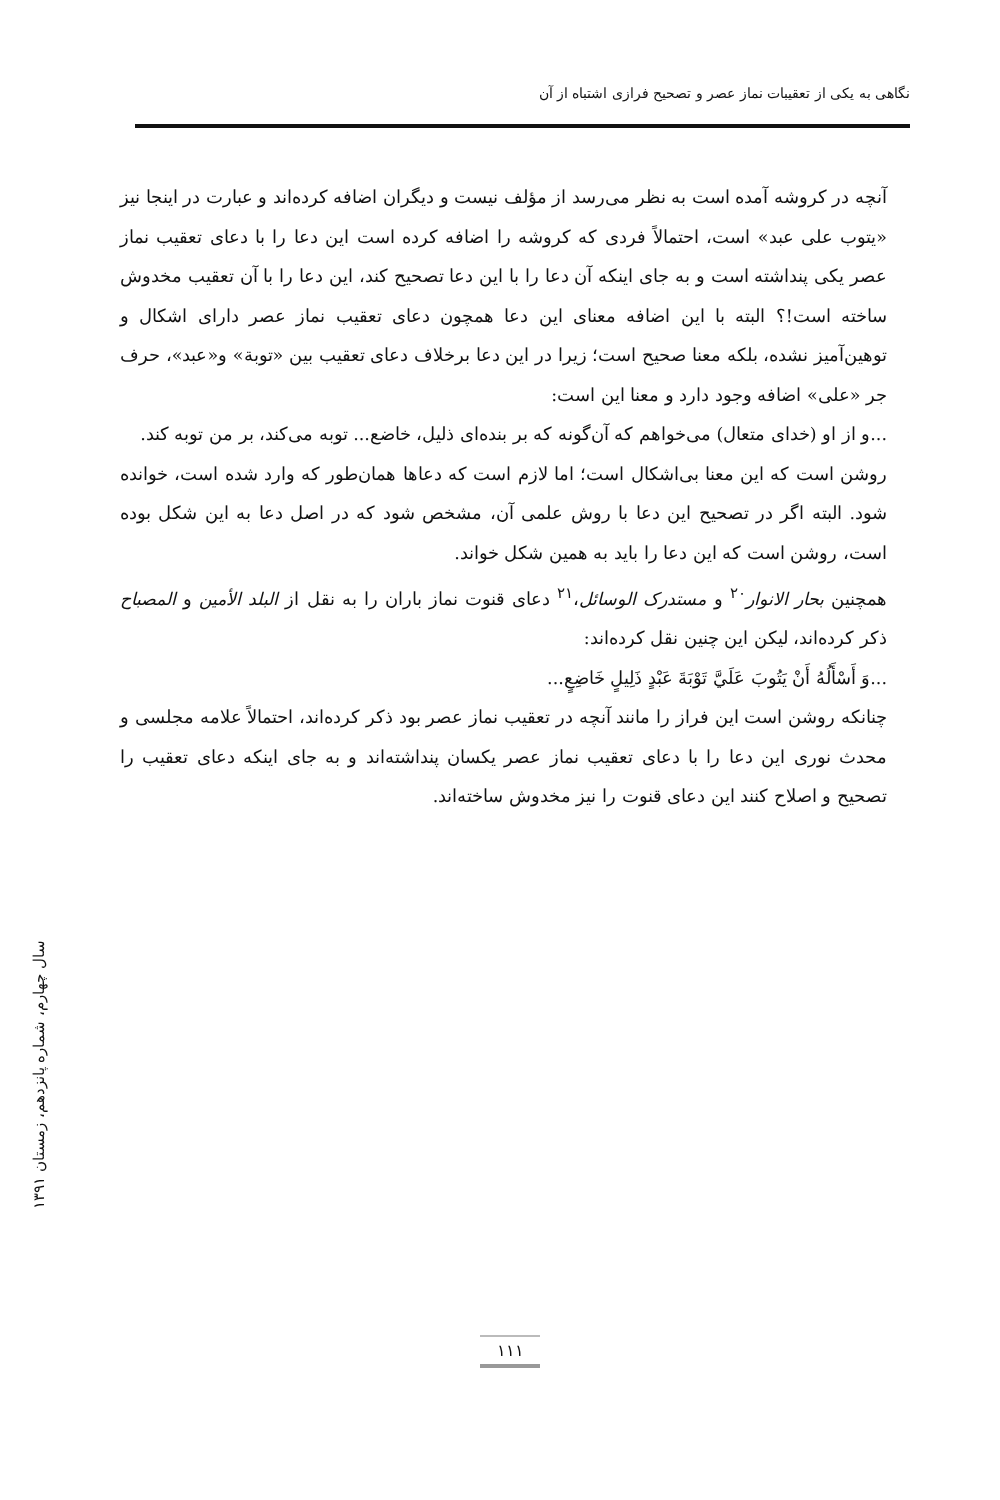نگاهی به یکی از تعقیبات نماز عصر و تصحیح فرازی اشتباه از آن
آنچه در کروشه آمده است به نظر می‌رسد از مؤلف نیست و دیگران اضافه کرده‌اند و عبارت در اینجا نیز «یتوب علی عبد» است، احتمالاً فردی که کروشه را اضافه کرده است این دعا را با دعای تعقیب نماز عصر یکی پنداشته است و به جای اینکه آن دعا را با این دعا تصحیح کند، این دعا را با آن تعقیب مخدوش ساخته است!؟ البته با این اضافه معنای این دعا همچون دعای تعقیب نماز عصر دارای اشکال و توهین‌آمیز نشده، بلکه معنا صحیح است؛ زیرا در این دعا برخلاف دعای تعقیب بین «توبة» و«عبد»، حرف جر «علی» اضافه وجود دارد و معنا این است:
...و از او (خدای متعال) می‌خواهم که آن‌گونه که بر بنده‌ای ذلیل، خاضع... توبه می‌کند، بر من توبه کند.
روشن است که این معنا بی‌اشکال است؛ اما لازم است که دعاها همان‌طور که وارد شده است، خوانده شود. البته اگر در تصحیح این دعا با روش علمی آن، مشخص شود که در اصل دعا به این شکل بوده است، روشن است که این دعا را باید به همین شکل خواند.
همچنین بحار الانوار<sup>۲۰</sup> و مستدرک الوسائل،<sup>۲۱</sup> دعای قنوت نماز باران را به نقل از البلد الأمین و المصباح ذکر کرده‌اند، لیکن این چنین نقل کرده‌اند:
...وَ أَسْأَلُهُ أَنْ يَتُوبَ عَلَيَّ تَوْبَةَ عَبْدٍ ذَلِيلٍ خَاضِعٍ...
چنانکه روشن است این فراز را مانند آنچه در تعقیب نماز عصر بود ذکر کرده‌اند، احتمالاً علامه مجلسی و محدث نوری این دعا را با دعای تعقیب نماز عصر یکسان پنداشته‌اند و به جای اینکه دعای تعقیب را تصحیح و اصلاح کنند این دعای قنوت را نیز مخدوش ساخته‌اند.
سال چهارم، شماره پانزدهم، زمستان ۱۳۹۱
۱۱۱